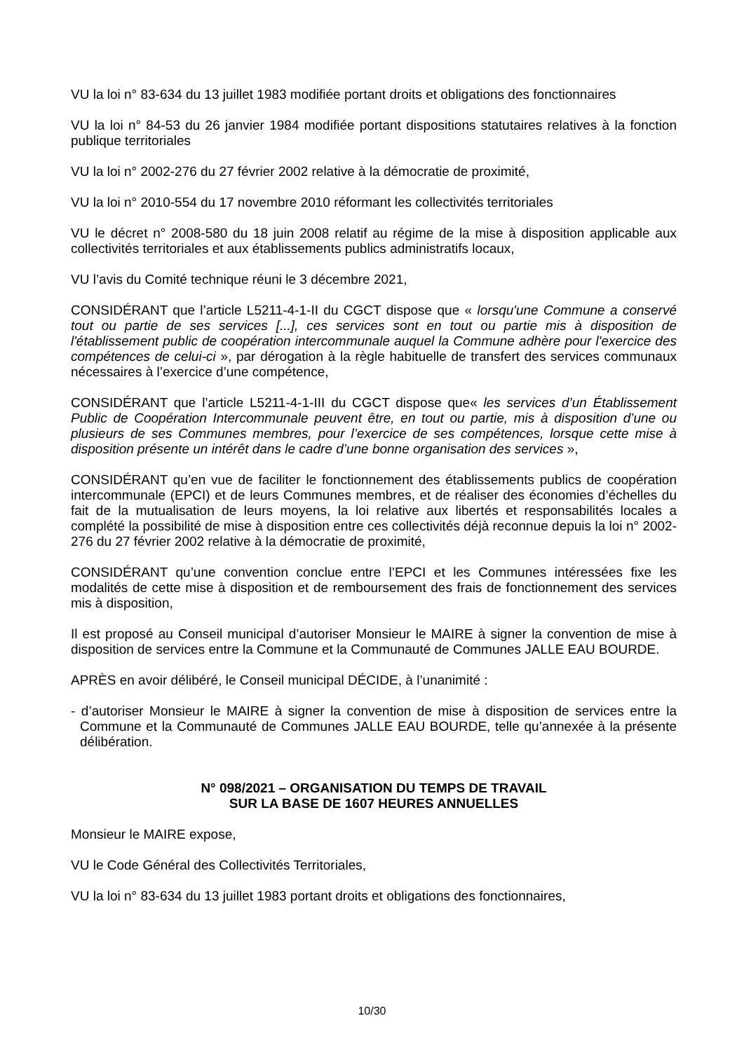VU la loi n° 83-634 du 13 juillet 1983 modifiée portant droits et obligations des fonctionnaires
VU la loi n° 84-53 du 26 janvier 1984 modifiée portant dispositions statutaires relatives à la fonction publique territoriales
VU la loi n° 2002-276 du 27 février 2002 relative à la démocratie de proximité,
VU la loi n° 2010-554 du 17 novembre 2010 réformant les collectivités territoriales
VU le décret n° 2008-580 du 18 juin 2008 relatif au régime de la mise à disposition applicable aux collectivités territoriales et aux établissements publics administratifs locaux,
VU l’avis du Comité technique réuni le 3 décembre 2021,
CONSIDÉRANT que l’article L5211-4-1-II du CGCT dispose que « lorsqu'une Commune a conservé tout ou partie de ses services [...], ces services sont en tout ou partie mis à disposition de l'établissement public de coopération intercommunale auquel la Commune adhère pour l'exercice des compétences de celui-ci », par dérogation à la règle habituelle de transfert des services communaux nécessaires à l’exercice d’une compétence,
CONSIDÉRANT que l’article L5211-4-1-III du CGCT dispose que« les services d’un Établissement Public de Coopération Intercommunale peuvent être, en tout ou partie, mis à disposition d’une ou plusieurs de ses Communes membres, pour l’exercice de ses compétences, lorsque cette mise à disposition présente un intérêt dans le cadre d’une bonne organisation des services »,
CONSIDÉRANT qu’en vue de faciliter le fonctionnement des établissements publics de coopération intercommunale (EPCI) et de leurs Communes membres, et de réaliser des économies d’échelles du fait de la mutualisation de leurs moyens, la loi relative aux libertés et responsabilités locales a complété la possibilité de mise à disposition entre ces collectivités déjà reconnue depuis la loi n° 2002-276 du 27 février 2002 relative à la démocratie de proximité,
CONSIDÉRANT qu’une convention conclue entre l’EPCI et les Communes intéressées fixe les modalités de cette mise à disposition et de remboursement des frais de fonctionnement des services mis à disposition,
Il est proposé au Conseil municipal d’autoriser Monsieur le MAIRE à signer la convention de mise à disposition de services entre la Commune et la Communauté de Communes JALLE EAU BOURDE.
APRÈS en avoir délibéré, le Conseil municipal DÉCIDE, à l’unanimité :
- d’autoriser Monsieur le MAIRE à signer la convention de mise à disposition de services entre la Commune et la Communauté de Communes JALLE EAU BOURDE, telle qu’annexée à la présente délibération.
N° 098/2021 – ORGANISATION DU TEMPS DE TRAVAIL
SUR LA BASE DE 1607 HEURES ANNUELLES
Monsieur le MAIRE expose,
VU le Code Général des Collectivités Territoriales,
VU la loi n° 83-634 du 13 juillet 1983 portant droits et obligations des fonctionnaires,
10/30